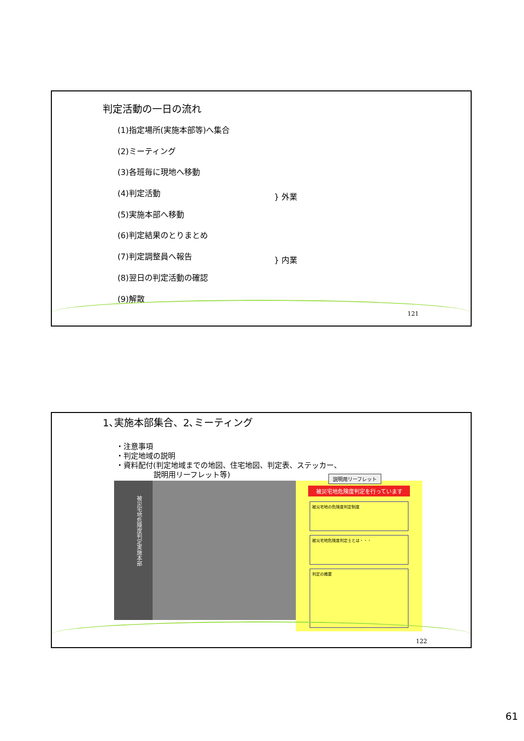判定活動の一日の流れ
(1)指定場所(実施本部等)へ集合
(2)ミーティング
(3)各班毎に現地へ移動
(4)判定活動
(5)実施本部へ移動
(6)判定結果のとりまとめ
(7)判定調整員へ報告
(8)翌日の判定活動の確認
(9)解散
} 外業
} 内業
121
1､実施本部集合、2､ミーティング
・注意事項
・判定地域の説明
・資料配付(判定地域までの地図、住宅地図、判定表、ステッカー、
説明用リーフレット等)
被災宅地危険度判定実施本部
被災宅地危険度判定を行っています
被災宅地の危険度判定制度
被災宅地危険度判定士とは・・・
判定の概要
説明用リーフレット
122
61